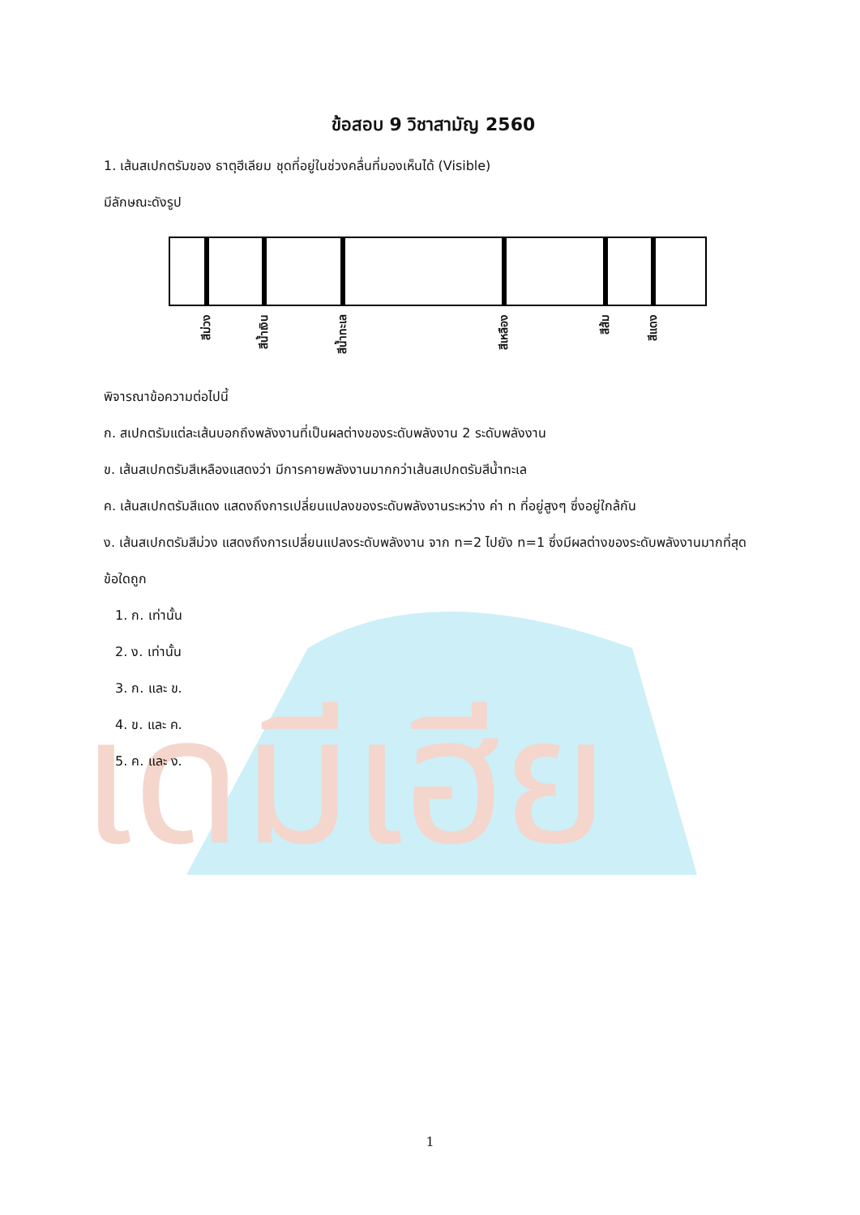เดมีเฮีย
ข้อสอบ 9 วิชาสามัญ 2560
1. เส้นสเปกตรัมของ ธาตุฮีเลียม ชุดที่อยู่ในช่วงคลื่นที่มองเห็นได้ (Visible)
มีลักษณะดังรูป
สีม่วง
สีน้ำเงิน
สีน้ำทะเล
สีเหลือง
สีส้ม
สีแดง
พิจารณาข้อความต่อไปนี้
ก. สเปกตรัมแต่ละเส้นบอกถึงพลังงานที่เป็นผลต่างของระดับพลังงาน 2 ระดับพลังงาน
ข. เส้นสเปกตรัมสีเหลืองแสดงว่า มีการคายพลังงานมากกว่าเส้นสเปกตรัมสีน้ำทะเล
ค. เส้นสเปกตรัมสีแดง แสดงถึงการเปลี่ยนแปลงของระดับพลังงานระหว่าง ค่า n ที่อยู่สูงๆ ซึ่งอยู่ใกล้กัน
ง. เส้นสเปกตรัมสีม่วง แสดงถึงการเปลี่ยนแปลงระดับพลังงาน จาก n=2 ไปยัง n=1 ซึ่งมีผลต่างของระดับพลังงานมากที่สุด
ข้อใดถูก
1. ก. เท่านั้น
2. ง. เท่านั้น
3. ก. และ ข.
4. ข. และ ค.
5. ค. และ ง.
1